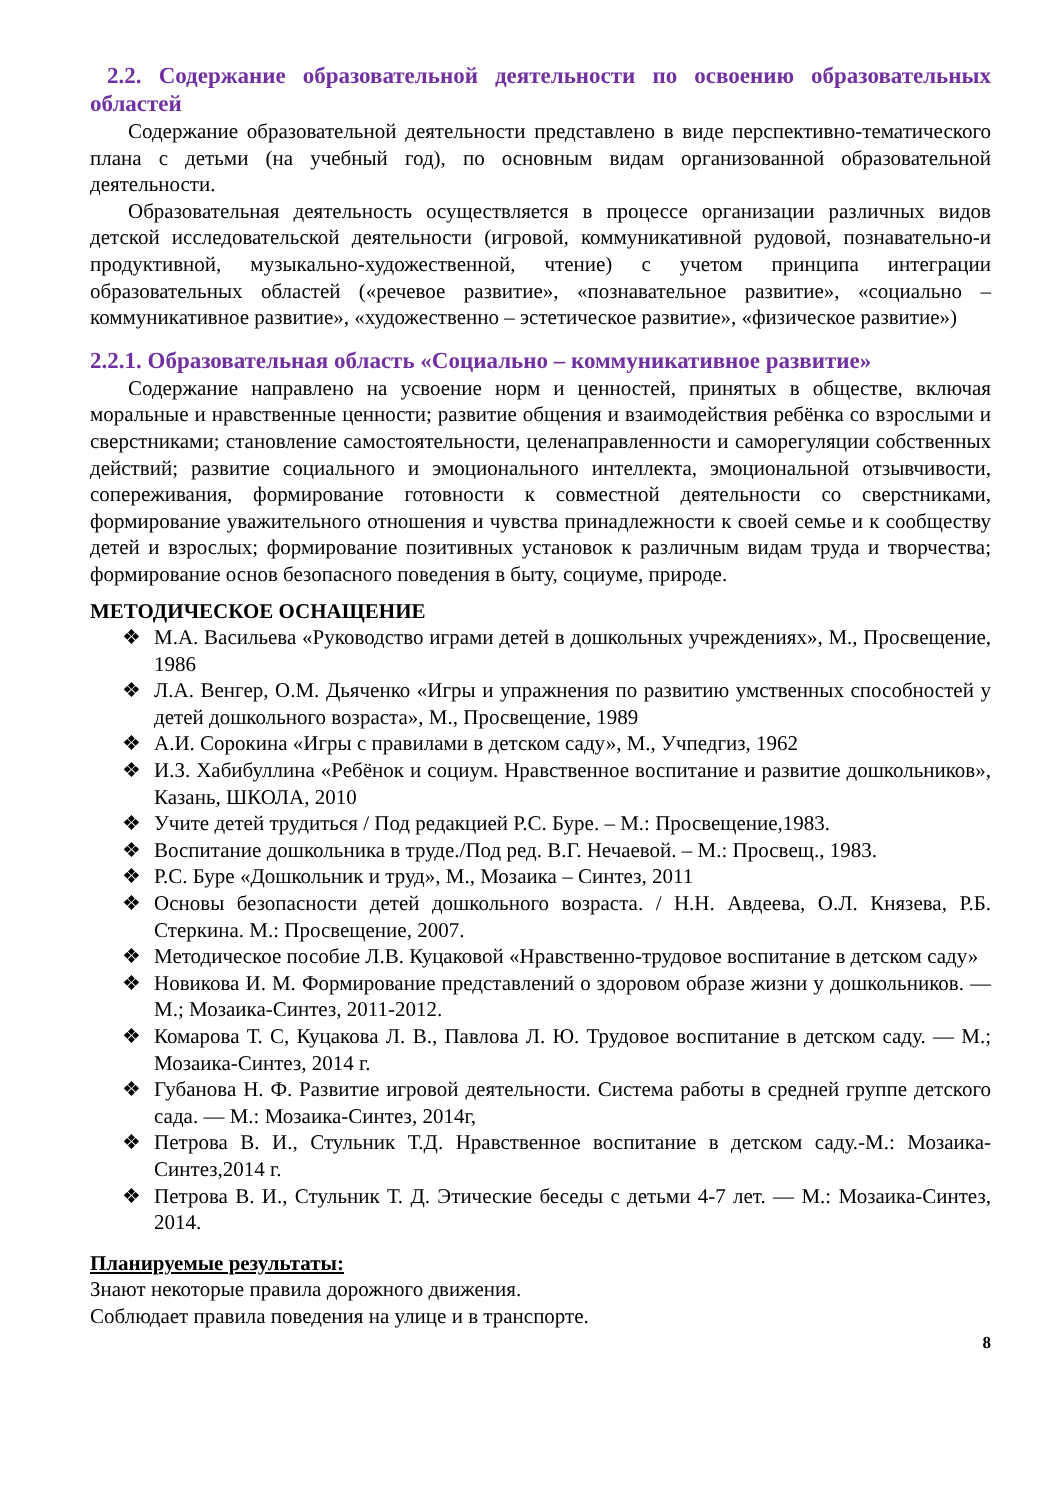2.2. Содержание образовательной деятельности по освоению образовательных областей
Содержание образовательной деятельности представлено в виде перспективно-тематического плана с детьми (на учебный год), по основным видам организованной образовательной деятельности.
Образовательная деятельность осуществляется в процессе организации различных видов детской исследовательской деятельности (игровой, коммуникативной рудовой, познавательно-и продуктивной, музыкально-художественной, чтение) с учетом принципа интеграции образовательных областей («речевое развитие», «познавательное развитие», «социально – коммуникативное развитие», «художественно – эстетическое развитие», «физическое развитие»)
2.2.1. Образовательная область «Социально – коммуникативное развитие»
Содержание направлено на усвоение норм и ценностей, принятых в обществе, включая моральные и нравственные ценности; развитие общения и взаимодействия ребёнка со взрослыми и сверстниками; становление самостоятельности, целенаправленности и саморегуляции собственных действий; развитие социального и эмоционального интеллекта, эмоциональной отзывчивости, сопереживания, формирование готовности к совместной деятельности со сверстниками, формирование уважительного отношения и чувства принадлежности к своей семье и к сообществу детей и взрослых; формирование позитивных установок к различным видам труда и творчества; формирование основ безопасного поведения в быту, социуме, природе.
МЕТОДИЧЕСКОЕ ОСНАЩЕНИЕ
❖ М.А. Васильева «Руководство играми детей в дошкольных учреждениях», М., Просвещение, 1986
❖ Л.А. Венгер, О.М. Дьяченко «Игры и упражнения по развитию умственных способностей у детей дошкольного возраста», М., Просвещение, 1989
❖ А.И. Сорокина «Игры с правилами в детском саду», М., Учпедгиз, 1962
❖ И.З. Хабибуллина «Ребёнок и социум. Нравственное воспитание и развитие дошкольников», Казань, ШКОЛА, 2010
❖ Учите детей трудиться / Под редакцией Р.С. Буре. – М.: Просвещение,1983.
❖ Воспитание дошкольника в труде./Под ред. В.Г. Нечаевой. – М.: Просвещ., 1983.
❖ Р.С. Буре «Дошкольник и труд», М., Мозаика – Синтез, 2011
❖ Основы безопасности детей дошкольного возраста. / Н.Н. Авдеева, О.Л. Князева, Р.Б. Стеркина. М.: Просвещение, 2007.
❖ Методическое пособие Л.В. Куцаковой «Нравственно-трудовое воспитание в детском саду»
❖ Новикова И. М. Формирование представлений о здоровом образе жизни у дошкольников. — М.; Мозаика-Синтез, 2011-2012.
❖ Комарова Т. С, Куцакова Л. В., Павлова Л. Ю. Трудовое воспитание в детском саду. — М.; Мозаика-Синтез, 2014 г.
❖ Губанова Н. Ф. Развитие игровой деятельности. Система работы в средней группе детского сада. — М.: Мозаика-Синтез, 2014г,
❖ Петрова В. И., Стульник Т.Д. Нравственное воспитание в детском саду.-М.: Мозаика- Синтез,2014 г.
❖ Петрова В. И., Стульник Т. Д. Этические беседы с детьми 4-7 лет. — М.: Мозаика-Синтез, 2014.
Планируемые результаты:
Знают некоторые правила дорожного движения.
Соблюдает правила поведения на улице и в транспорте.
8